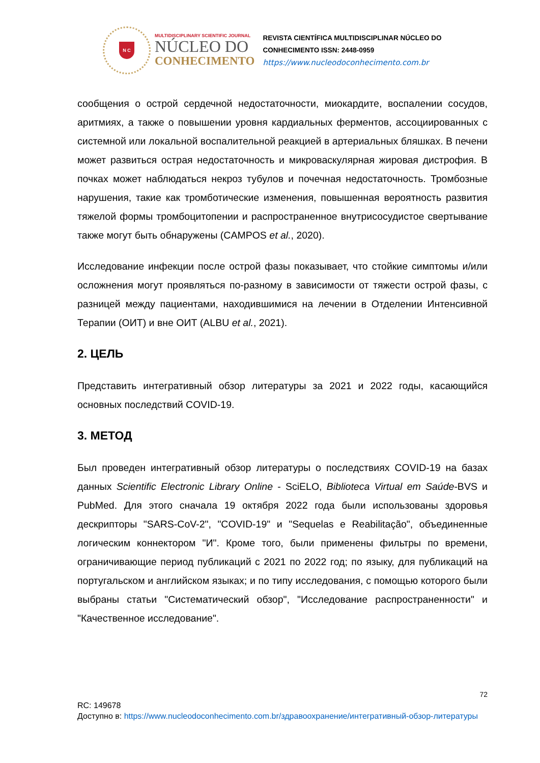N C
MULTIDISCIPLINARY SCIENTIFIC JOURNAL
NÚCLEO DO
CONHECIMENTO
REVISTA CIENTÍFICA MULTIDISCIPLINAR NÚCLEO DO
CONHECIMENTO ISSN: 2448-0959
https://www.nucleodoconhecimento.com.br
сообщения о острой сердечной недостаточности, миокардите, воспалении сосудов, аритмиях, а также о повышении уровня кардиальных ферментов, ассоциированных с системной или локальной воспалительной реакцией в артериальных бляшках. В печени может развиться острая недостаточность и микроваскулярная жировая дистрофия. В почках может наблюдаться некроз тубулов и почечная недостаточность. Тромбозные нарушения, такие как тромботические изменения, повышенная вероятность развития тяжелой формы тромбоцитопении и распространенное внутрисосудистое свертывание также могут быть обнаружены (CAMPOS et al., 2020).
Исследование инфекции после острой фазы показывает, что стойкие симптомы и/или осложнения могут проявляться по-разному в зависимости от тяжести острой фазы, с разницей между пациентами, находившимися на лечении в Отделении Интенсивной Терапии (ОИТ) и вне ОИТ (ALBU et al., 2021).
2. ЦЕЛЬ
Представить интегративный обзор литературы за 2021 и 2022 годы, касающийся основных последствий COVID-19.
3. МЕТОД
Был проведен интегративный обзор литературы о последствиях COVID-19 на базах данных Scientific Electronic Library Online - SciELO, Biblioteca Virtual em Saúde-BVS и PubMed. Для этого сначала 19 октября 2022 года были использованы здоровья дескрипторы "SARS-CoV-2", "COVID-19" и "Sequelas e Reabilitação", объединенные логическим коннектором "И". Кроме того, были применены фильтры по времени, ограничивающие период публикаций с 2021 по 2022 год; по языку, для публикаций на португальском и английском языках; и по типу исследования, с помощью которого были выбраны статьи "Систематический обзор", "Исследование распространенности" и "Качественное исследование".
72
RC: 149678
Доступно в: https://www.nucleodoconhecimento.com.br/здравоохранение/интегративный-обзор-литературы